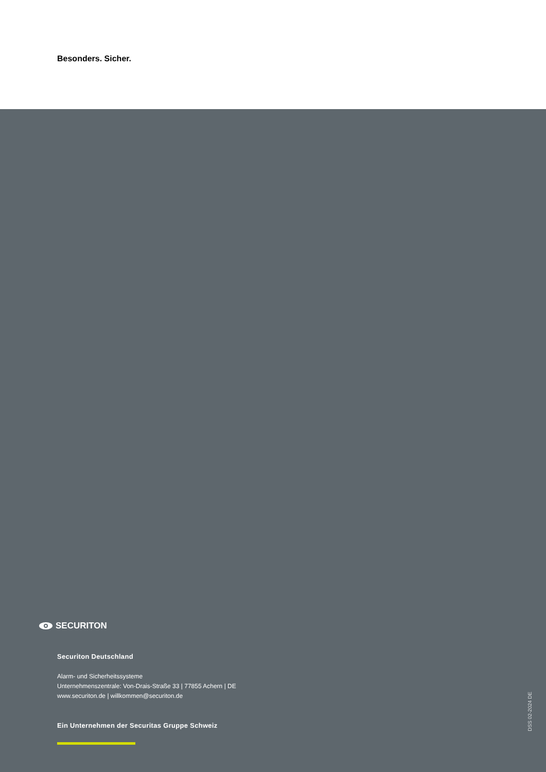Besonders. Sicher.
SECURITON
Securiton Deutschland
Alarm- und Sicherheitssysteme
Unternehmenszentrale: Von-Drais-Straße 33 | 77855 Achern | DE
www.securiton.de | willkommen@securiton.de
Ein Unternehmen der Securitas Gruppe Schweiz
DSS 02-2024 DE